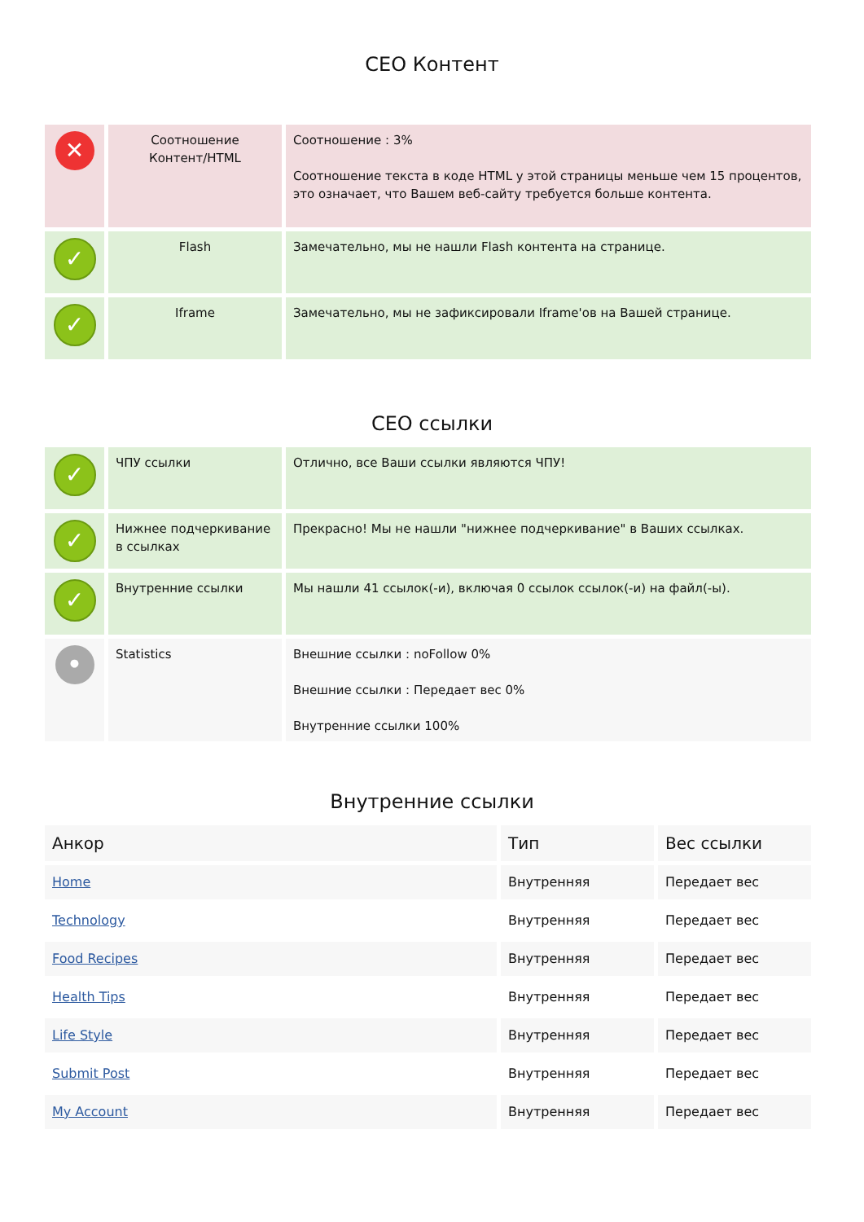СЕО Контент
| ✕ | Соотношение Контент/HTML | Соотношение : 3% Соотношение текста в коде HTML у этой страницы меньше чем 15 процентов, это означает, что Вашем веб-сайту требуется больше контента. |
| ✓ | Flash | Замечательно, мы не нашли Flash контента на странице. |
| ✓ | Iframe | Замечательно, мы не зафиксировали Iframe'ов на Вашей странице. |
СЕО ссылки
| ✓ | ЧПУ ссылки | Отлично, все Ваши ссылки являются ЧПУ! |
| ✓ | Нижнее подчеркивание в ссылках | Прекрасно! Мы не нашли "нижнее подчеркивание" в Ваших ссылках. |
| ✓ | Внутренние ссылки | Мы нашли 41 ссылок(-и), включая 0 ссылок ссылок(-и) на файл(-ы). |
| • | Statistics | Внешние ссылки : noFollow 0% Внешние ссылки : Передает вес 0% Внутренние ссылки 100% |
Внутренние ссылки
| Анкор | Тип | Вес ссылки |
| --- | --- | --- |
| Home | Внутренняя | Передает вес |
| Technology | Внутренняя | Передает вес |
| Food Recipes | Внутренняя | Передает вес |
| Health Tips | Внутренняя | Передает вес |
| Life Style | Внутренняя | Передает вес |
| Submit Post | Внутренняя | Передает вес |
| My Account | Внутренняя | Передает вес |